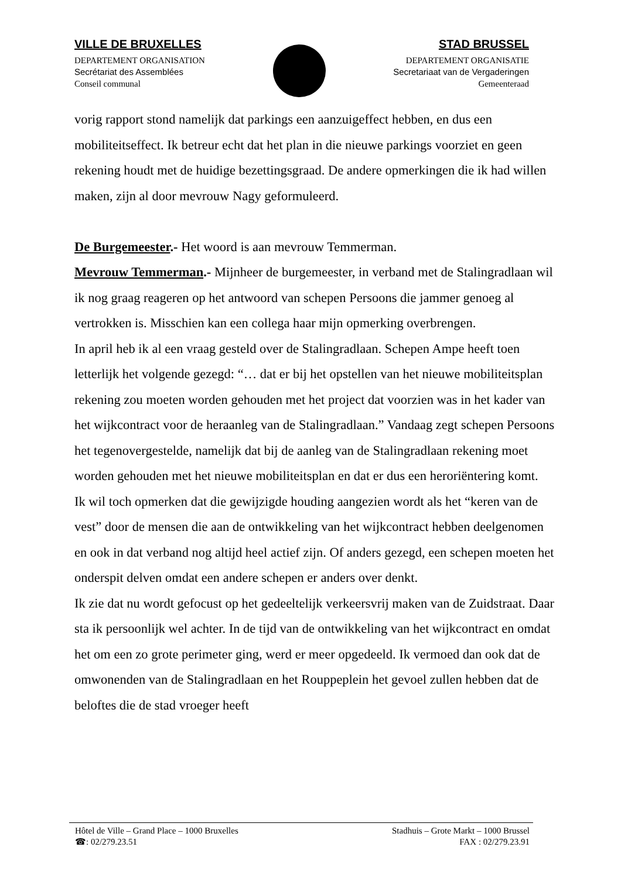VILLE DE BRUXELLES
DEPARTEMENT ORGANISATION
Secrétariat des Assemblées
Conseil communal
STAD BRUSSEL
DEPARTEMENT ORGANISATIE
Secretariaat van de Vergaderingen
Gemeenteraad
vorig rapport stond namelijk dat parkings een aanzuigeffect hebben, en dus een mobiliteitseffect. Ik betreur echt dat het plan in die nieuwe parkings voorziet en geen rekening houdt met de huidige bezettingsgraad. De andere opmerkingen die ik had willen maken, zijn al door mevrouw Nagy geformuleerd.
De Burgemeester.- Het woord is aan mevrouw Temmerman.
Mevrouw Temmerman.- Mijnheer de burgemeester, in verband met de Stalingradlaan wil ik nog graag reageren op het antwoord van schepen Persoons die jammer genoeg al vertrokken is. Misschien kan een collega haar mijn opmerking overbrengen.
In april heb ik al een vraag gesteld over de Stalingradlaan. Schepen Ampe heeft toen letterlijk het volgende gezegd: “… dat er bij het opstellen van het nieuwe mobiliteitsplan rekening zou moeten worden gehouden met het project dat voorzien was in het kader van het wijkcontract voor de heraanleg van de Stalingradlaan.” Vandaag zegt schepen Persoons het tegenovergestelde, namelijk dat bij de aanleg van de Stalingradlaan rekening moet worden gehouden met het nieuwe mobiliteitsplan en dat er dus een heroriëntering komt.
Ik wil toch opmerken dat die gewijzigde houding aangezien wordt als het “keren van de vest” door de mensen die aan de ontwikkeling van het wijkcontract hebben deelgenomen en ook in dat verband nog altijd heel actief zijn. Of anders gezegd, een schepen moeten het onderspit delven omdat een andere schepen er anders over denkt.
Ik zie dat nu wordt gefocust op het gedeeltelijk verkeersvrij maken van de Zuidstraat. Daar sta ik persoonlijk wel achter. In de tijd van de ontwikkeling van het wijkcontract en omdat het om een zo grote perimeter ging, werd er meer opgedeeld. Ik vermoed dan ook dat de omwonenden van de Stalingradlaan en het Rouppeplein het gevoel zullen hebben dat de beloftes die de stad vroeger heeft
Hôtel de Ville – Grand Place – 1000 Bruxelles
☎: 02/279.23.51
Stadhuis – Grote Markt – 1000 Brussel
FAX : 02/279.23.91